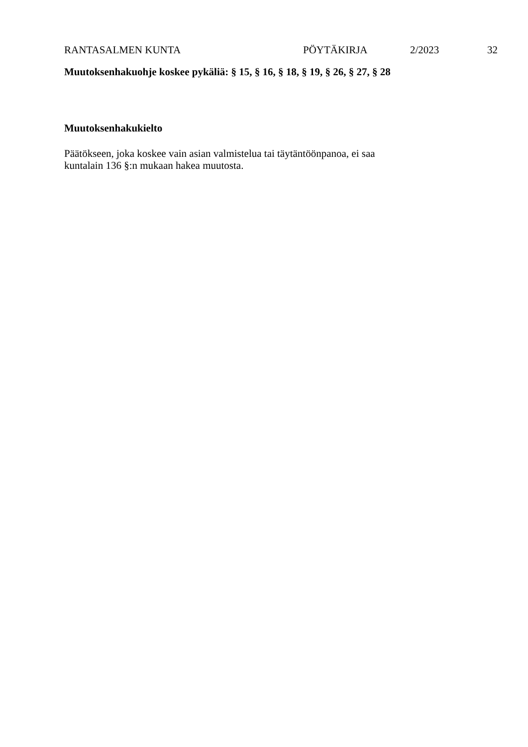RANTASALMEN KUNTA PÖYTÄKIRJA 2/2023 32
Muutoksenhakuohje koskee pykäliä: § 15, § 16, § 18, § 19, § 26, § 27, § 28
Muutoksenhakukielto
Päätökseen, joka koskee vain asian valmistelua tai täytäntöönpanoa, ei saa
kuntalain 136 §:n mukaan hakea muutosta.